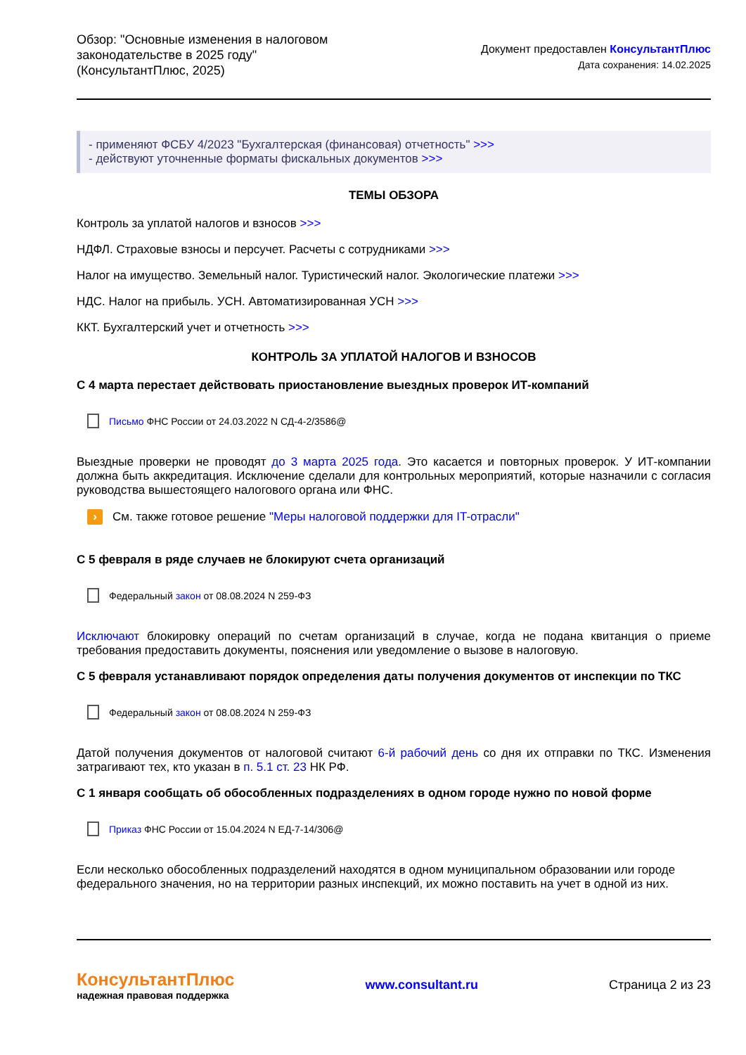Обзор: "Основные изменения в налоговом
законодательстве в 2025 году"
(КонсультантПлюс, 2025)
Документ предоставлен КонсультантПлюс
Дата сохранения: 14.02.2025
- применяют ФСБУ 4/2023 "Бухгалтерская (финансовая) отчетность" >>>
- действуют уточненные форматы фискальных документов >>>
ТЕМЫ ОБЗОРА
Контроль за уплатой налогов и взносов >>>
НДФЛ. Страховые взносы и персучет. Расчеты с сотрудниками >>>
Налог на имущество. Земельный налог. Туристический налог. Экологические платежи >>>
НДС. Налог на прибыль. УСН. Автоматизированная УСН >>>
ККТ. Бухгалтерский учет и отчетность >>>
КОНТРОЛЬ ЗА УПЛАТОЙ НАЛОГОВ И ВЗНОСОВ
С 4 марта перестает действовать приостановление выездных проверок ИТ-компаний
Письмо ФНС России от 24.03.2022 N СД-4-2/3586@
Выездные проверки не проводят до 3 марта 2025 года. Это касается и повторных проверок. У ИТ-компании должна быть аккредитация. Исключение сделали для контрольных мероприятий, которые назначили с согласия руководства вышестоящего налогового органа или ФНС.
› См. также готовое решение "Меры налоговой поддержки для IT-отрасли"
С 5 февраля в ряде случаев не блокируют счета организаций
Федеральный закон от 08.08.2024 N 259-ФЗ
Исключают блокировку операций по счетам организаций в случае, когда не подана квитанция о приеме требования предоставить документы, пояснения или уведомление о вызове в налоговую.
С 5 февраля устанавливают порядок определения даты получения документов от инспекции по ТКС
Федеральный закон от 08.08.2024 N 259-ФЗ
Датой получения документов от налоговой считают 6-й рабочий день со дня их отправки по ТКС. Изменения затрагивают тех, кто указан в п. 5.1 ст. 23 НК РФ.
С 1 января сообщать об обособленных подразделениях в одном городе нужно по новой форме
Приказ ФНС России от 15.04.2024 N ЕД-7-14/306@
Если несколько обособленных подразделений находятся в одном муниципальном образовании или городе федерального значения, но на территории разных инспекций, их можно поставить на учет в одной из них.
КонсультантПлюс
надежная правовая поддержка
www.consultant.ru Страница 2 из 23